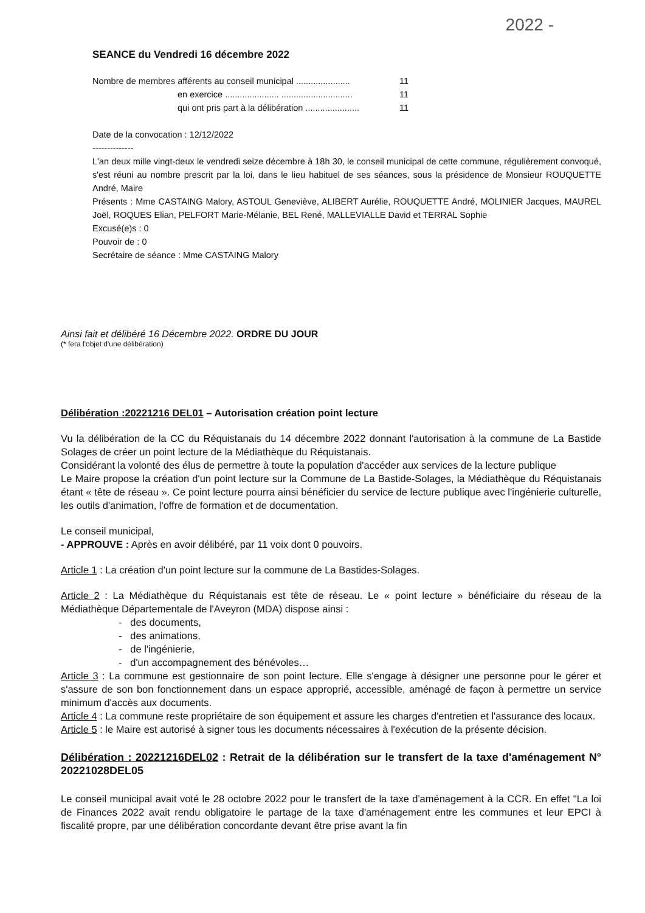2022 -
SEANCE du Vendredi 16 décembre 2022
Nombre de membres afférents au conseil municipal ...................... 11
en exercice ...................... ............................. 11
qui ont pris part à la délibération ...................... 11
Date de la convocation : 12/12/2022
--------------
L'an deux mille vingt-deux le vendredi seize décembre à 18h 30, le conseil municipal de cette commune, régulièrement convoqué, s'est réuni au nombre prescrit par la loi, dans le lieu habituel de ses séances, sous la présidence de Monsieur ROUQUETTE André, Maire
Présents : Mme CASTAING Malory, ASTOUL Geneviève, ALIBERT Aurélie, ROUQUETTE André, MOLINIER Jacques, MAUREL Joël, ROQUES Elian, PELFORT Marie-Mélanie, BEL René, MALLEVIALLE David et TERRAL Sophie
Excusé(e)s : 0
Pouvoir de : 0
Secrétaire de séance : Mme CASTAING Malory
Ainsi fait et délibéré 16 Décembre 2022. ORDRE DU JOUR
(* fera l'objet d'une délibération)
Délibération :20221216 DEL01 – Autorisation création point lecture
Vu la délibération de la CC du Réquistanais du 14 décembre 2022 donnant l'autorisation à la commune de La Bastide Solages de créer un point lecture de la Médiathèque du Réquistanais.
Considérant la volonté des élus de permettre à toute la population d'accéder aux services de la lecture publique
Le Maire propose la création d'un point lecture sur la Commune de La Bastide-Solages, la Médiathèque du Réquistanais étant « tête de réseau ». Ce point lecture pourra ainsi bénéficier du service de lecture publique avec l'ingénierie culturelle, les outils d'animation, l'offre de formation et de documentation.
Le conseil municipal,
- APPROUVE : Après en avoir délibéré, par 11 voix dont 0 pouvoirs.
Article 1 : La création d'un point lecture sur la commune de La Bastides-Solages.
Article 2 : La Médiathèque du Réquistanais est tête de réseau. Le « point lecture » bénéficiaire du réseau de la Médiathèque Départementale de l'Aveyron (MDA) dispose ainsi :
- des documents,
- des animations,
- de l'ingénierie,
- d'un accompagnement des bénévoles…
Article 3 : La commune est gestionnaire de son point lecture. Elle s'engage à désigner une personne pour le gérer et s'assure de son bon fonctionnement dans un espace approprié, accessible, aménagé de façon à permettre un service minimum d'accès aux documents.
Article 4 : La commune reste propriétaire de son équipement et assure les charges d'entretien et l'assurance des locaux.
Article 5 : le Maire est autorisé à signer tous les documents nécessaires à l'exécution de la présente décision.
Délibération : 20221216DEL02 : Retrait de la délibération sur le transfert de la taxe d'aménagement N° 20221028DEL05
Le conseil municipal avait voté le 28 octobre 2022 pour le transfert de la taxe d'aménagement à la CCR. En effet "La loi de Finances 2022 avait rendu obligatoire le partage de la taxe d'aménagement entre les communes et leur EPCI à fiscalité propre, par une délibération concordante devant être prise avant la fin